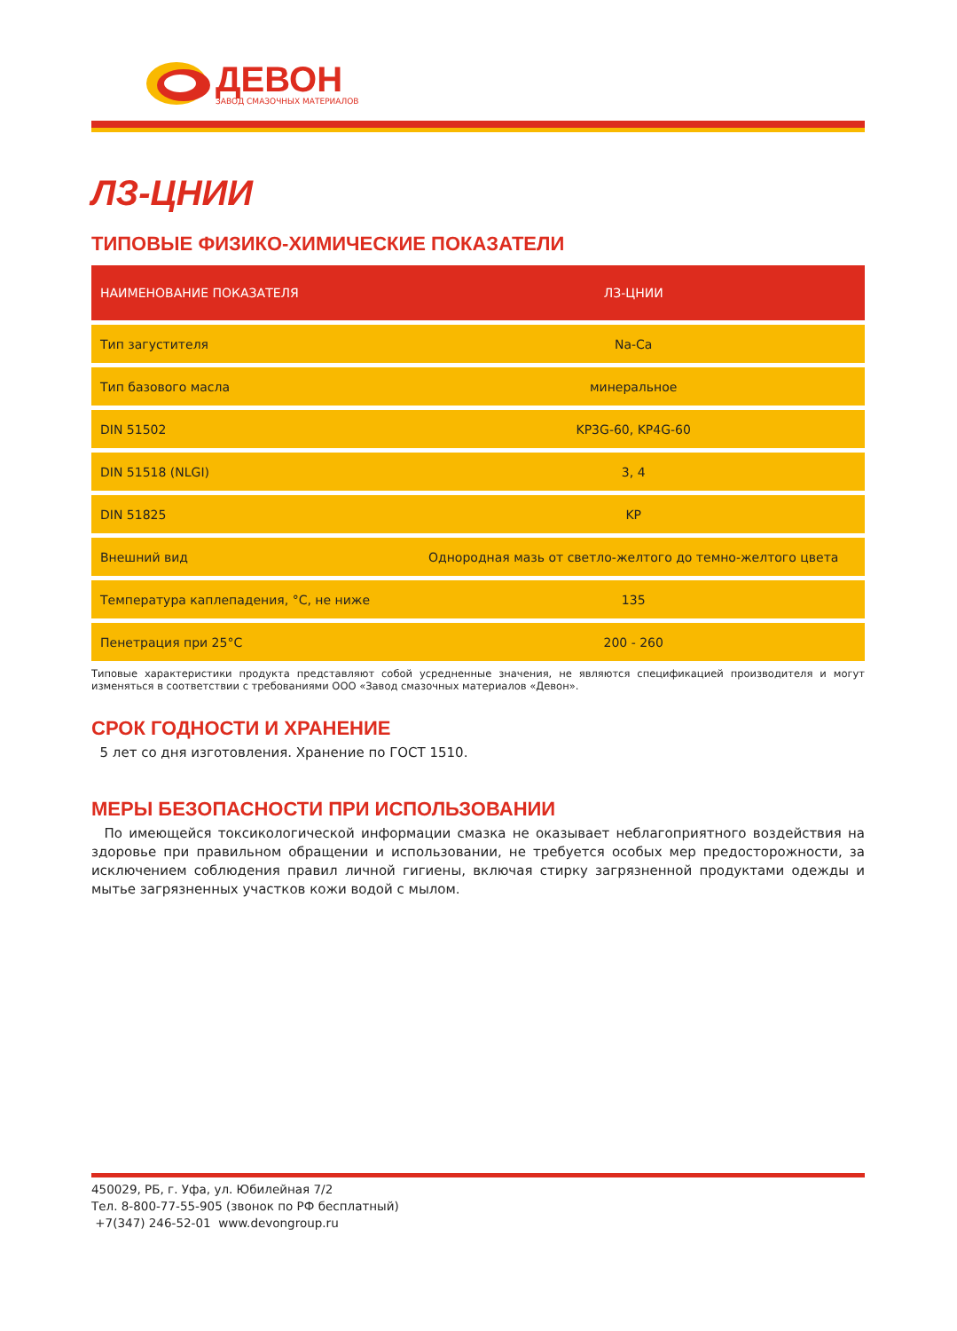ДЕВОН
ЗАВОД СМАЗОЧНЫХ МАТЕРИАЛОВ
ЛЗ-ЦНИИ
ТИПОВЫЕ ФИЗИКО-ХИМИЧЕСКИЕ ПОКАЗАТЕЛИ
| НАИМЕНОВАНИЕ ПОКАЗАТЕЛЯ | ЛЗ-ЦНИИ |
| --- | --- |
| Тип загустителя | Na-Ca |
| Тип базового масла | минеральное |
| DIN 51502 | KP3G-60, KP4G-60 |
| DIN 51518 (NLGI) | 3, 4 |
| DIN 51825 | KP |
| Внешний вид | Однородная мазь от светло-желтого до темно-желтого цвета |
| Температура каплепадения, °С, не ниже | 135 |
| Пенетрация при 25°С | 200 - 260 |
Типовые характеристики продукта представляют собой усредненные значения, не являются спецификацией производителя и могут изменяться в соответствии с требованиями ООО «Завод смазочных материалов «Девон».
СРОК ГОДНОСТИ И ХРАНЕНИЕ
5 лет со дня изготовления. Хранение по ГОСТ 1510.
МЕРЫ БЕЗОПАСНОСТИ ПРИ ИСПОЛЬЗОВАНИИ
По имеющейся токсикологической информации смазка не оказывает неблагоприятного воздействия на здоровье при правильном обращении и использовании, не требуется особых мер предосторожности, за исключением соблюдения правил личной гигиены, включая стирку загрязненной продуктами одежды и мытье загрязненных участков кожи водой с мылом.
450029, РБ, г. Уфа, ул. Юбилейная 7/2
Тел. 8-800-77-55-905 (звонок по РФ бесплатный)
+7(347) 246-52-01 www.devongroup.ru